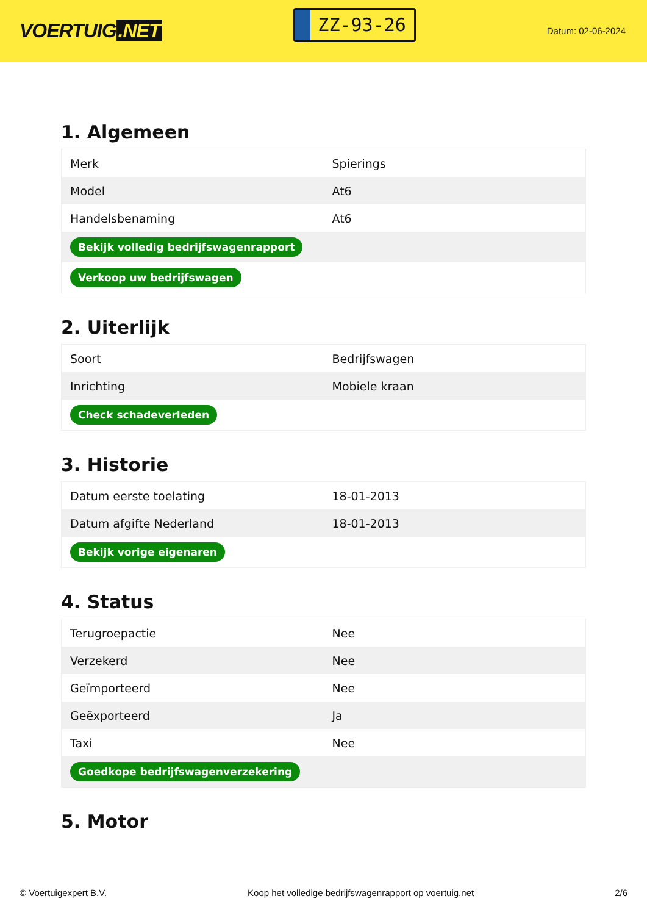VOERTUIG.NET
ZZ-93-26
Datum: 02-06-2024
1. Algemeen
| Merk | Spierings |
| Model | At6 |
| Handelsbenaming | At6 |
| Bekijk volledig bedrijfswagenrapport | |
| Verkoop uw bedrijfswagen | |
2. Uiterlijk
| Soort | Bedrijfswagen |
| Inrichting | Mobiele kraan |
| Check schadeverleden | |
3. Historie
| Datum eerste toelating | 18-01-2013 |
| Datum afgifte Nederland | 18-01-2013 |
| Bekijk vorige eigenaren | |
4. Status
| Terugroepactie | Nee |
| Verzekerd | Nee |
| Geïmporteerd | Nee |
| Geëxporteerd | Ja |
| Taxi | Nee |
| Goedkope bedrijfswagenverzekering | |
5. Motor
© Voertuigexpert B.V. Koop het volledige bedrijfswagenrapport op voertuig.net 2/6